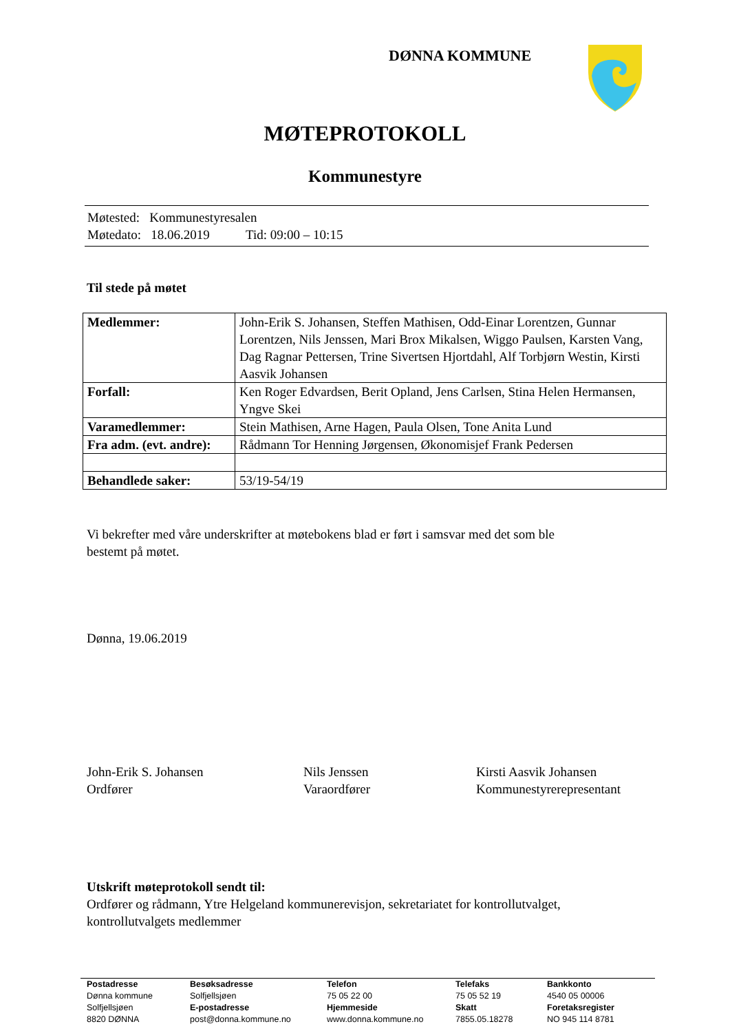DØNNA KOMMUNE
MØTEPROTOKOLL
Kommunestyre
Møtested: Kommunestyresalen
Møtedato: 18.06.2019 Tid: 09:00 – 10:15
Til stede på møtet
| Medlemmer: | John-Erik S. Johansen, Steffen Mathisen, Odd-Einar Lorentzen, Gunnar Lorentzen, Nils Jenssen, Mari Brox Mikalsen, Wiggo Paulsen, Karsten Vang, Dag Ragnar Pettersen, Trine Sivertsen Hjortdahl, Alf Torbjørn Westin, Kirsti Aasvik Johansen |
| Forfall: | Ken Roger Edvardsen, Berit Opland, Jens Carlsen, Stina Helen Hermansen, Yngve Skei |
| Varamedlemmer: | Stein Mathisen, Arne Hagen, Paula Olsen, Tone Anita Lund |
| Fra adm. (evt. andre): | Rådmann Tor Henning Jørgensen, Økonomisjef Frank Pedersen |
| Behandlede saker: | 53/19-54/19 |
Vi bekrefter med våre underskrifter at møtebokens blad er ført i samsvar med det som ble
bestemt på møtet.
Dønna, 19.06.2019
John-Erik S. Johansen
Ordfører
Nils Jenssen
Varaordfører
Kirsti Aasvik Johansen
Kommunestyrerepresentant
Utskrift møteprotokoll sendt til:
Ordfører og rådmann, Ytre Helgeland kommunerevisjon, sekretariatet for kontrollutvalget,
kontrollutvalgets medlemmer
Postadresse
Dønna kommune
Solfjellsjøen
8820 DØNNA
Besøksadresse
Solfjellsjøen
E-postadresse
post@donna.kommune.no
Telefon
75 05 22 00
Hjemmeside
www.donna.kommune.no
Telefaks
75 05 52 19
Skatt
7855.05.18278
Bankkonto
4540 05 00006
Foretaksregister
NO 945 114 8781